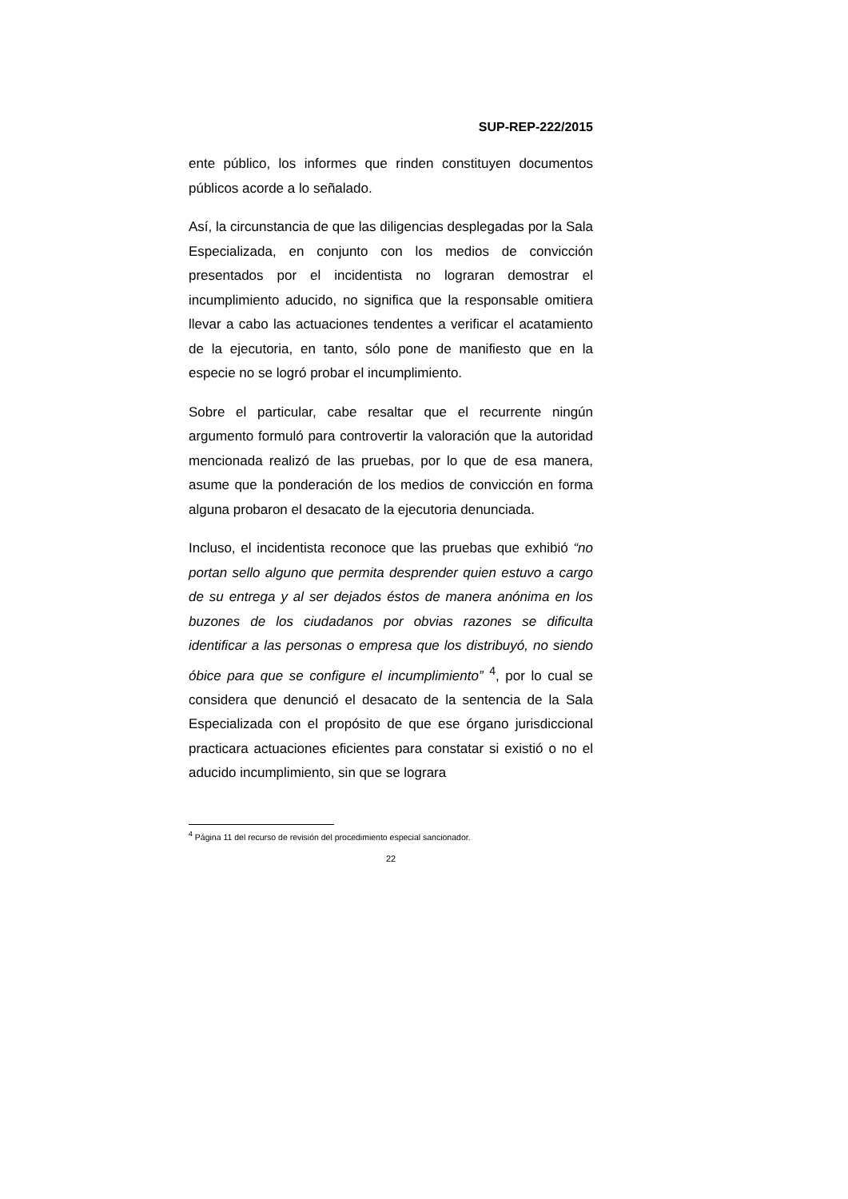SUP-REP-222/2015
ente público, los informes que rinden constituyen documentos públicos acorde a lo señalado.
Así, la circunstancia de que las diligencias desplegadas por la Sala Especializada, en conjunto con los medios de convicción presentados por el incidentista no lograran demostrar el incumplimiento aducido, no significa que la responsable omitiera llevar a cabo las actuaciones tendentes a verificar el acatamiento de la ejecutoria, en tanto, sólo pone de manifiesto que en la especie no se logró probar el incumplimiento.
Sobre el particular, cabe resaltar que el recurrente ningún argumento formuló para controvertir la valoración que la autoridad mencionada realizó de las pruebas, por lo que de esa manera, asume que la ponderación de los medios de convicción en forma alguna probaron el desacato de la ejecutoria denunciada.
Incluso, el incidentista reconoce que las pruebas que exhibió “no portan sello alguno que permita desprender quien estuvo a cargo de su entrega y al ser dejados éstos de manera anónima en los buzones de los ciudadanos por obvias razones se dificulta identificar a las personas o empresa que los distribuyó, no siendo óbice para que se configure el incumplimiento” <sup>4</sup>, por lo cual se considera que denunció el desacato de la sentencia de la Sala Especializada con el propósito de que ese órgano jurisdiccional practicara actuaciones eficientes para constatar si existió o no el aducido incumplimiento, sin que se lograra
<sup>4</sup> Página 11 del recurso de revisión del procedimiento especial sancionador.
22